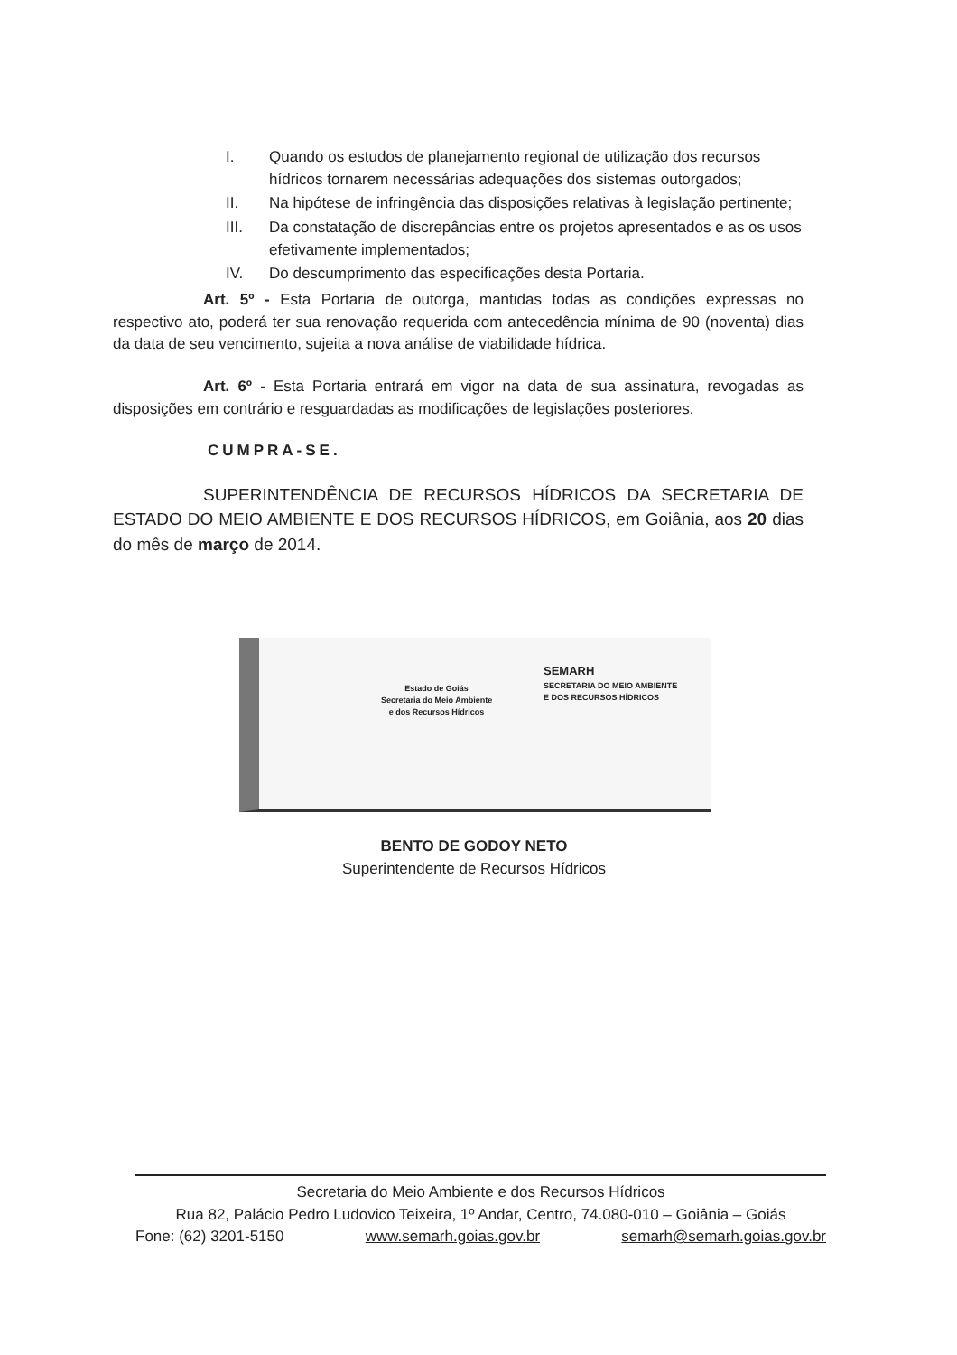I. Quando os estudos de planejamento regional de utilização dos recursos hídricos tornarem necessárias adequações dos sistemas outorgados;
II. Na hipótese de infringência das disposições relativas à legislação pertinente;
III. Da constatação de discrepâncias entre os projetos apresentados e as os usos efetivamente implementados;
IV. Do descumprimento das especificações desta Portaria.
Art. 5º - Esta Portaria de outorga, mantidas todas as condições expressas no respectivo ato, poderá ter sua renovação requerida com antecedência mínima de 90 (noventa) dias da data de seu vencimento, sujeita a nova análise de viabilidade hídrica.
Art. 6º - Esta Portaria entrará em vigor na data de sua assinatura, revogadas as disposições em contrário e resguardadas as modificações de legislações posteriores.
CUMPRA-SE.
SUPERINTENDÊNCIA DE RECURSOS HÍDRICOS DA SECRETARIA DE ESTADO DO MEIO AMBIENTE E DOS RECURSOS HÍDRICOS, em Goiânia, aos 20 dias do mês de março de 2014.
Estado de Goiás
Secretaria do Meio Ambiente
e dos Recursos Hídricos
SEMARH
SECRETARIA DO MEIO AMBIENTE
E DOS RECURSOS HÍDRICOS
BENTO DE GODOY NETO
Superintendente de Recursos Hídricos
Secretaria do Meio Ambiente e dos Recursos Hídricos
Rua 82, Palácio Pedro Ludovico Teixeira, 1º Andar, Centro, 74.080-010 – Goiânia – Goiás
Fone: (62) 3201-5150 www.semarh.goias.gov.br semarh@semarh.goias.gov.br